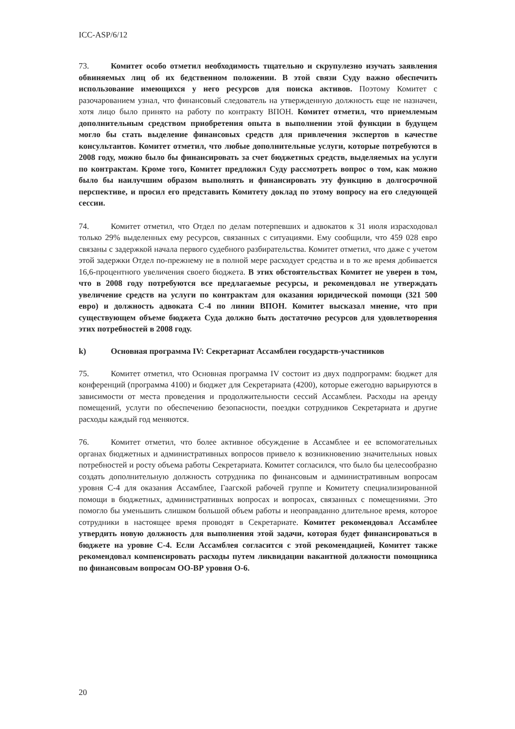ICC-ASP/6/12
73. Комитет особо отметил необходимость тщательно и скрупулезно изучать заявления обвиняемых лиц об их бедственном положении. В этой связи Суду важно обеспечить использование имеющихся у него ресурсов для поиска активов. Поэтому Комитет с разочарованием узнал, что финансовый следователь на утвержденную должность еще не назначен, хотя лицо было принято на работу по контракту ВПОН. Комитет отметил, что приемлемым дополнительным средством приобретения опыта в выполнении этой функции в будущем могло бы стать выделение финансовых средств для привлечения экспертов в качестве консультантов. Комитет отметил, что любые дополнительные услуги, которые потребуются в 2008 году, можно было бы финансировать за счет бюджетных средств, выделяемых на услуги по контрактам. Кроме того, Комитет предложил Суду рассмотреть вопрос о том, как можно было бы наилучшим образом выполнять и финансировать эту функцию в долгосрочной перспективе, и просил его представить Комитету доклад по этому вопросу на его следующей сессии.
74. Комитет отметил, что Отдел по делам потерпевших и адвокатов к 31 июля израсходовал только 29% выделенных ему ресурсов, связанных с ситуациями. Ему сообщили, что 459 028 евро связаны с задержкой начала первого судебного разбирательства. Комитет отметил, что даже с учетом этой задержки Отдел по-прежнему не в полной мере расходует средства и в то же время добивается 16,6-процентного увеличения своего бюджета. В этих обстоятельствах Комитет не уверен в том, что в 2008 году потребуются все предлагаемые ресурсы, и рекомендовал не утверждать увеличение средств на услуги по контрактам для оказания юридической помощи (321 500 евро) и должность адвоката С-4 по линии ВПОН. Комитет высказал мнение, что при существующем объеме бюджета Суда должно быть достаточно ресурсов для удовлетворения этих потребностей в 2008 году.
k) Основная программа IV: Секретариат Ассамблеи государств-участников
75. Комитет отметил, что Основная программа IV состоит из двух подпрограмм: бюджет для конференций (программа 4100) и бюджет для Секретариата (4200), которые ежегодно варьируются в зависимости от места проведения и продолжительности сессий Ассамблеи. Расходы на аренду помещений, услуги по обеспечению безопасности, поездки сотрудников Секретариата и другие расходы каждый год меняются.
76. Комитет отметил, что более активное обсуждение в Ассамблее и ее вспомогательных органах бюджетных и административных вопросов привело к возникновению значительных новых потребностей и росту объема работы Секретариата. Комитет согласился, что было бы целесообразно создать дополнительную должность сотрудника по финансовым и административным вопросам уровня С-4 для оказания Ассамблее, Гаагской рабочей группе и Комитету специализированной помощи в бюджетных, административных вопросах и вопросах, связанных с помещениями. Это помогло бы уменьшить слишком большой объем работы и неоправданно длительное время, которое сотрудники в настоящее время проводят в Секретариате. Комитет рекомендовал Ассамблее утвердить новую должность для выполнения этой задачи, которая будет финансироваться в бюджете на уровне С-4. Если Ассамблея согласится с этой рекомендацией, Комитет также рекомендовал компенсировать расходы путем ликвидации вакантной должности помощника по финансовым вопросам ОО-ВР уровня О-6.
20